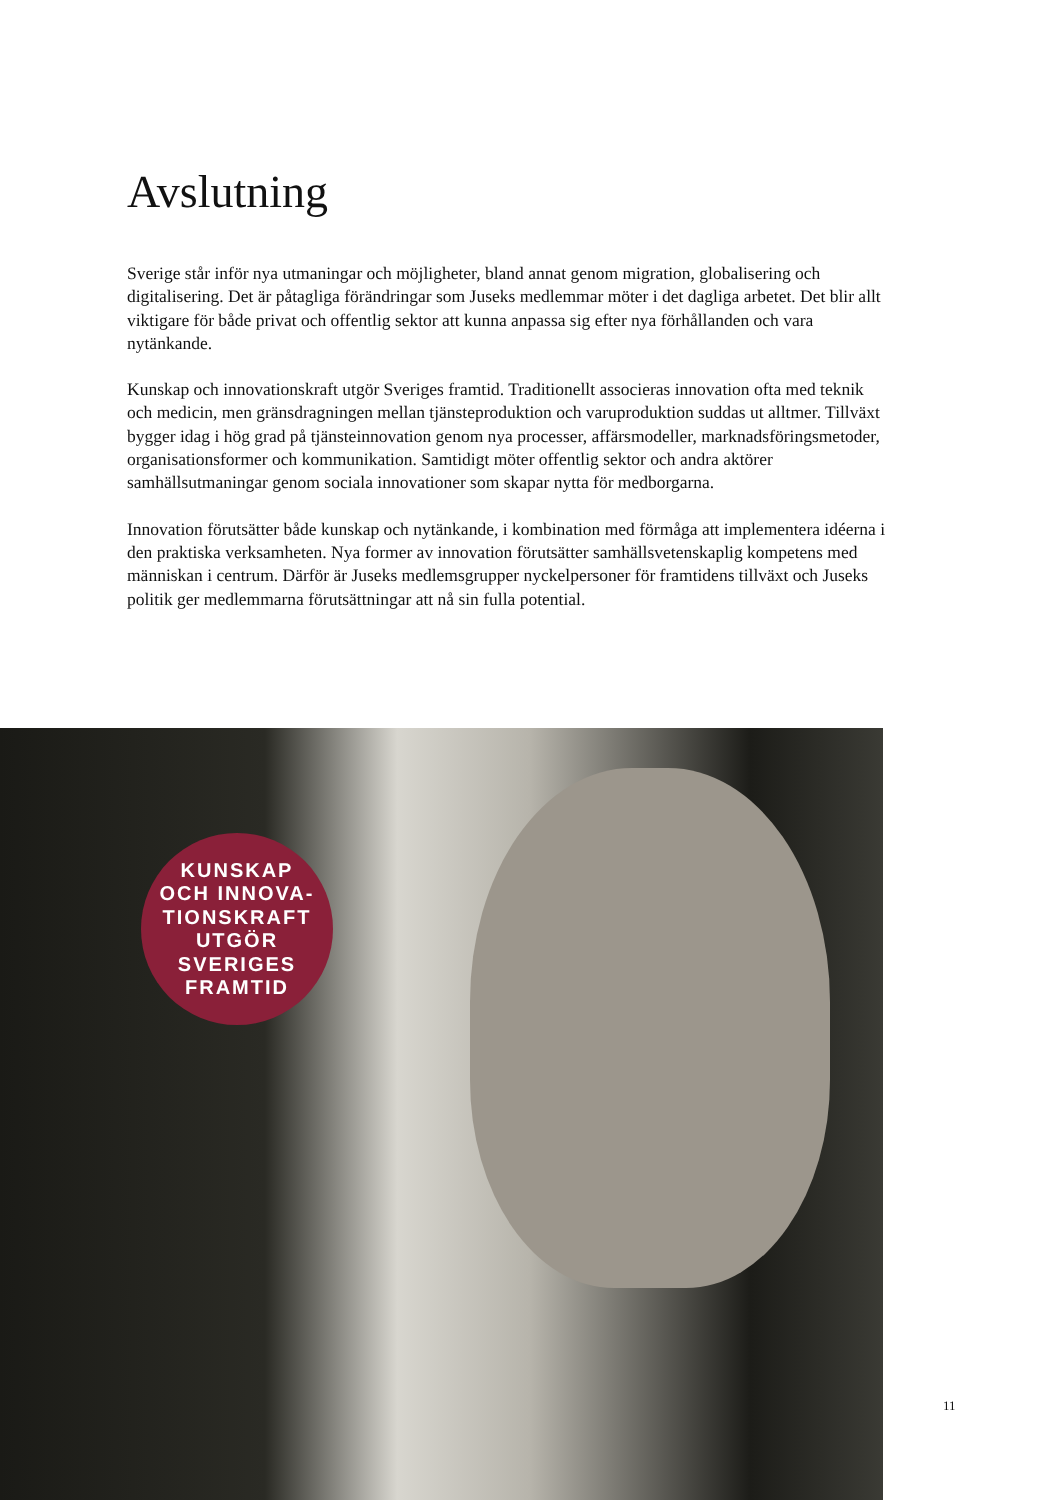Avslutning
Sverige står inför nya utmaningar och möjligheter, bland annat genom migration, globalisering och digitalisering. Det är påtagliga förändringar som Juseks medlemmar möter i det dagliga arbetet. Det blir allt viktigare för både privat och offentlig sektor att kunna anpassa sig efter nya förhållanden och vara nytänkande.
Kunskap och innovationskraft utgör Sveriges framtid. Traditionellt associeras innovation ofta med teknik och medicin, men gränsdragningen mellan tjänsteproduktion och varuproduktion suddas ut alltmer. Tillväxt bygger idag i hög grad på tjänsteinnovation genom nya processer, affärsmodeller, marknadsföringsmetoder, organisationsformer och kommunikation. Samtidigt möter offentlig sektor och andra aktörer samhällsutmaningar genom sociala innovationer som skapar nytta för medborgarna.
Innovation förutsätter både kunskap och nytänkande, i kombination med förmåga att implementera idéerna i den praktiska verksamheten. Nya former av innovation förutsätter samhällsvetenskaplig kompetens med människan i centrum. Därför är Juseks medlemsgrupper nyckelpersoner för framtidens tillväxt och Juseks politik ger medlemmarna förutsättningar att nå sin fulla potential.
KUNSKAP
OCH INNOVA-
TIONSKRAFT
UTGÖR
SVERIGES
FRAMTID
11